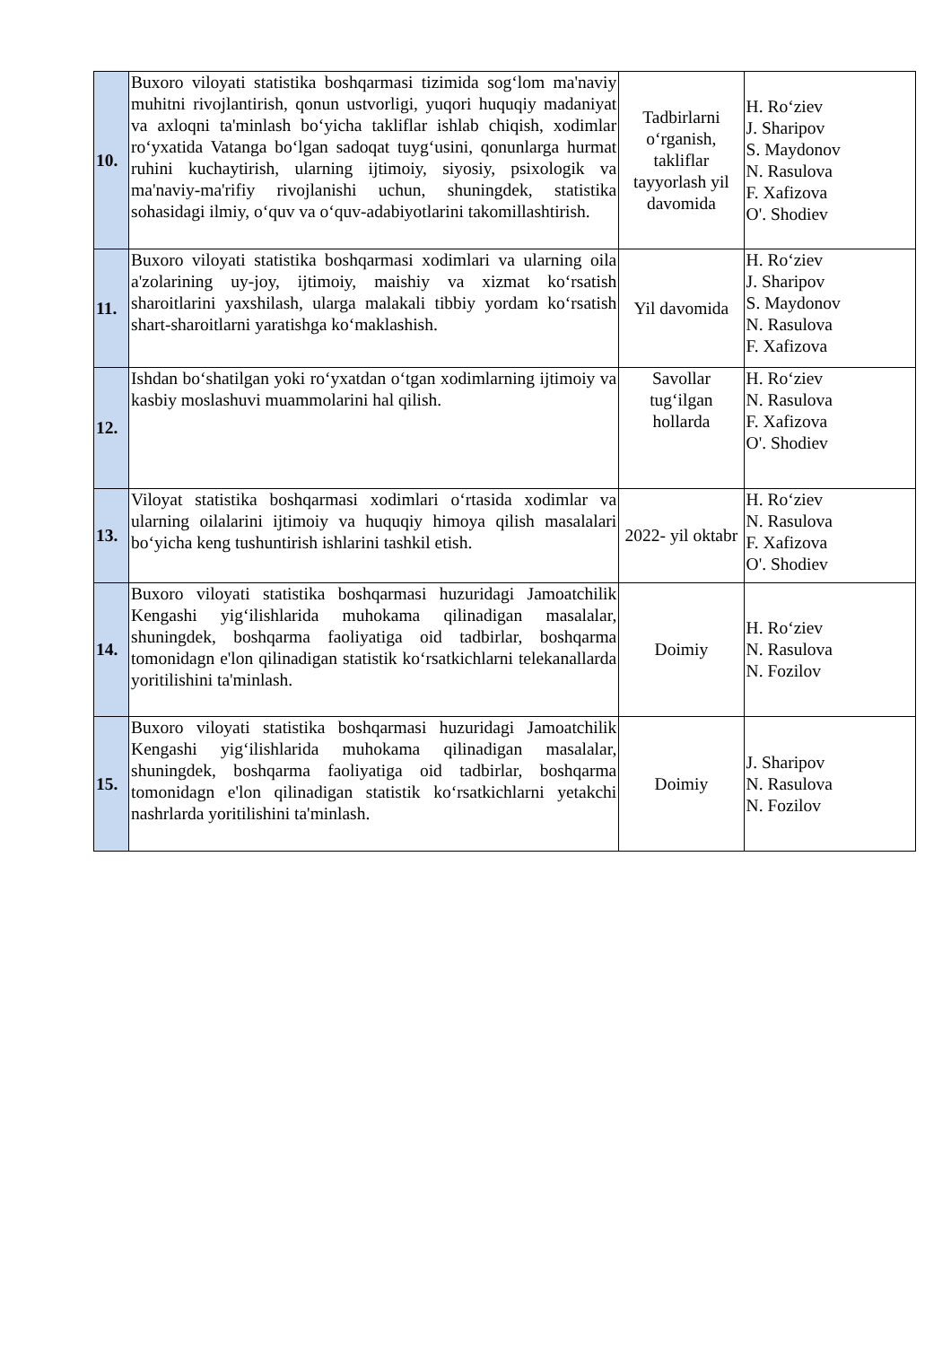| 10. | Buxoro viloyati statistika boshqarmasi tizimida sog‘lom ma'naviy muhitni rivojlantirish, qonun ustvorligi, yuqori huquqiy madaniyat va axloqni ta'minlash bo‘yicha takliflar ishlab chiqish, xodimlar ro‘yxatida Vatanga bo‘lgan sadoqat tuyg‘usini, qonunlarga hurmat ruhini kuchaytirish, ularning ijtimoiy, siyosiy, psixologik va ma'naviy-ma'rifiy rivojlanishi uchun, shuningdek, statistika sohasidagi ilmiy, o‘quv va o‘quv-adabiyotlarini takomillashtirish. | Tadbirlarni o‘rganish, takliflar tayyorlash yil davomida | H. Ro‘ziev J. Sharipov S. Maydonov N. Rasulova F. Xafizova O'. Shodiev |
| 11. | Buxoro viloyati statistika boshqarmasi xodimlari va ularning oila a'zolarining uy-joy, ijtimoiy, maishiy va xizmat ko‘rsatish sharoitlarini yaxshilash, ularga malakali tibbiy yordam ko‘rsatish shart-sharoitlarni yaratishga ko‘maklashish. | Yil davomida | H. Ro‘ziev J. Sharipov S. Maydonov N. Rasulova F. Xafizova |
| 12. | Ishdan bo‘shatilgan yoki ro‘yxatdan o‘tgan xodimlarning ijtimoiy va kasbiy moslashuvi muammolarini hal qilish. | Savollar tug‘ilgan hollarda | H. Ro‘ziev N. Rasulova F. Xafizova O'. Shodiev |
| 13. | Viloyat statistika boshqarmasi xodimlari o‘rtasida xodimlar va ularning oilalarini ijtimoiy va huquqiy himoya qilish masalalari bo‘yicha keng tushuntirish ishlarini tashkil etish. | 2022- yil oktabr | H. Ro‘ziev N. Rasulova F. Xafizova O'. Shodiev |
| 14. | Buxoro viloyati statistika boshqarmasi huzuridagi Jamoatchilik Kengashi yig‘ilishlarida muhokama qilinadigan masalalar, shuningdek, boshqarma faoliyatiga oid tadbirlar, boshqarma tomonidagn e'lon qilinadigan statistik ko‘rsatkichlarni telekanallarda yoritilishini ta'minlash. | Doimiy | H. Ro‘ziev N. Rasulova N. Fozilov |
| 15. | Buxoro viloyati statistika boshqarmasi huzuridagi Jamoatchilik Kengashi yig‘ilishlarida muhokama qilinadigan masalalar, shuningdek, boshqarma faoliyatiga oid tadbirlar, boshqarma tomonidagn e'lon qilinadigan statistik ko‘rsatkichlarni yetakchi nashrlarda yoritilishini ta'minlash. | Doimiy | J. Sharipov N. Rasulova N. Fozilov |